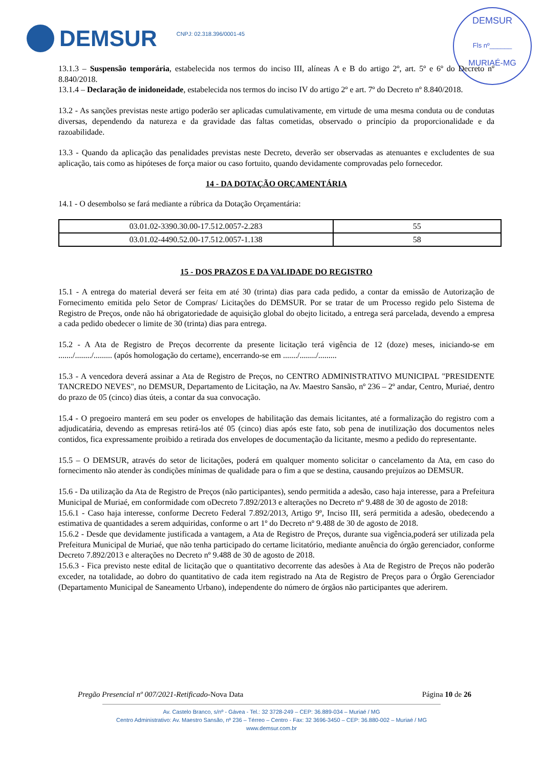DEMSUR CNPJ: 02.318.396/0001-45
DEMSUR
Fls nº______
MURIAÉ-MG
13.1.3 – Suspensão temporária, estabelecida nos termos do inciso III, alíneas A e B do artigo 2º, art. 5º e 6º do Decreto nº 8.840/2018.
13.1.4 – Declaração de inidoneidade, estabelecida nos termos do inciso IV do artigo 2º e art. 7º do Decreto nº 8.840/2018.
13.2 - As sanções previstas neste artigo poderão ser aplicadas cumulativamente, em virtude de uma mesma conduta ou de condutas diversas, dependendo da natureza e da gravidade das faltas cometidas, observado o princípio da proporcionalidade e da razoabilidade.
13.3 - Quando da aplicação das penalidades previstas neste Decreto, deverão ser observadas as atenuantes e excludentes de sua aplicação, tais como as hipóteses de força maior ou caso fortuito, quando devidamente comprovadas pelo fornecedor.
14 - DA DOTAÇÃO ORÇAMENTÁRIA
14.1 - O desembolso se fará mediante a rúbrica da Dotação Orçamentária:
| 03.01.02-3390.30.00-17.512.0057-2.283 | 55 |
| 03.01.02-4490.52.00-17.512.0057-1.138 | 58 |
15 - DOS PRAZOS E DA VALIDADE DO REGISTRO
15.1 - A entrega do material deverá ser feita em até 30 (trinta) dias para cada pedido, a contar da emissão de Autorização de Fornecimento emitida pelo Setor de Compras/ Licitações do DEMSUR. Por se tratar de um Processo regido pelo Sistema de Registro de Preços, onde não há obrigatoriedade de aquisição global do obejto licitado, a entrega será parcelada, devendo a empresa a cada pedido obedecer o limite de 30 (trinta) dias para entrega.
15.2 - A Ata de Registro de Preços decorrente da presente licitação terá vigência de 12 (doze) meses, iniciando-se em ......./......../......... (após homologação do certame), encerrando-se em ......./......../.........
15.3 - A vencedora deverá assinar a Ata de Registro de Preços, no CENTRO ADMINISTRATIVO MUNICIPAL "PRESIDENTE TANCREDO NEVES", no DEMSUR, Departamento de Licitação, na Av. Maestro Sansão, nº 236 – 2º andar, Centro, Muriaé, dentro do prazo de 05 (cinco) dias úteis, a contar da sua convocação.
15.4 - O pregoeiro manterá em seu poder os envelopes de habilitação das demais licitantes, até a formalização do registro com a adjudicatária, devendo as empresas retirá-los até 05 (cinco) dias após este fato, sob pena de inutilização dos documentos neles contidos, fica expressamente proibido a retirada dos envelopes de documentação da licitante, mesmo a pedido do representante.
15.5 – O DEMSUR, através do setor de licitações, poderá em qualquer momento solicitar o cancelamento da Ata, em caso do fornecimento não atender às condições mínimas de qualidade para o fim a que se destina, causando prejuízos ao DEMSUR.
15.6 - Da utilização da Ata de Registro de Preços (não participantes), sendo permitida a adesão, caso haja interesse, para a Prefeitura Municipal de Muriaé, em conformidade com oDecreto 7.892/2013 e alterações no Decreto nº 9.488 de 30 de agosto de 2018:
15.6.1 - Caso haja interesse, conforme Decreto Federal 7.892/2013, Artigo 9º, Inciso III, será permitida a adesão, obedecendo a estimativa de quantidades a serem adquiridas, conforme o art 1º do Decreto nº 9.488 de 30 de agosto de 2018.
15.6.2 - Desde que devidamente justificada a vantagem, a Ata de Registro de Preços, durante sua vigência,poderá ser utilizada pela Prefeitura Municipal de Muriaé, que não tenha participado do certame licitatório, mediante anuência do órgão gerenciador, conforme Decreto 7.892/2013 e alterações no Decreto nº 9.488 de 30 de agosto de 2018.
15.6.3 - Fica previsto neste edital de licitação que o quantitativo decorrente das adesões à Ata de Registro de Preços não poderão exceder, na totalidade, ao dobro do quantitativo de cada item registrado na Ata de Registro de Preços para o Órgão Gerenciador (Departamento Municipal de Saneamento Urbano), independente do número de órgãos não participantes que aderirem.
Pregão Presencial nº 007/2021-Retificado-Nova Data Página 10 de 26
Av. Castelo Branco, s/nº - Gávea - Tel.: 32 3728-249 – CEP: 36.889-034 – Muriaé / MG
Centro Administrativo: Av. Maestro Sansão, nº 236 – Térreo – Centro - Fax: 32 3696-3450 – CEP: 36.880-002 – Muriaé / MG
www.demsur.com.br